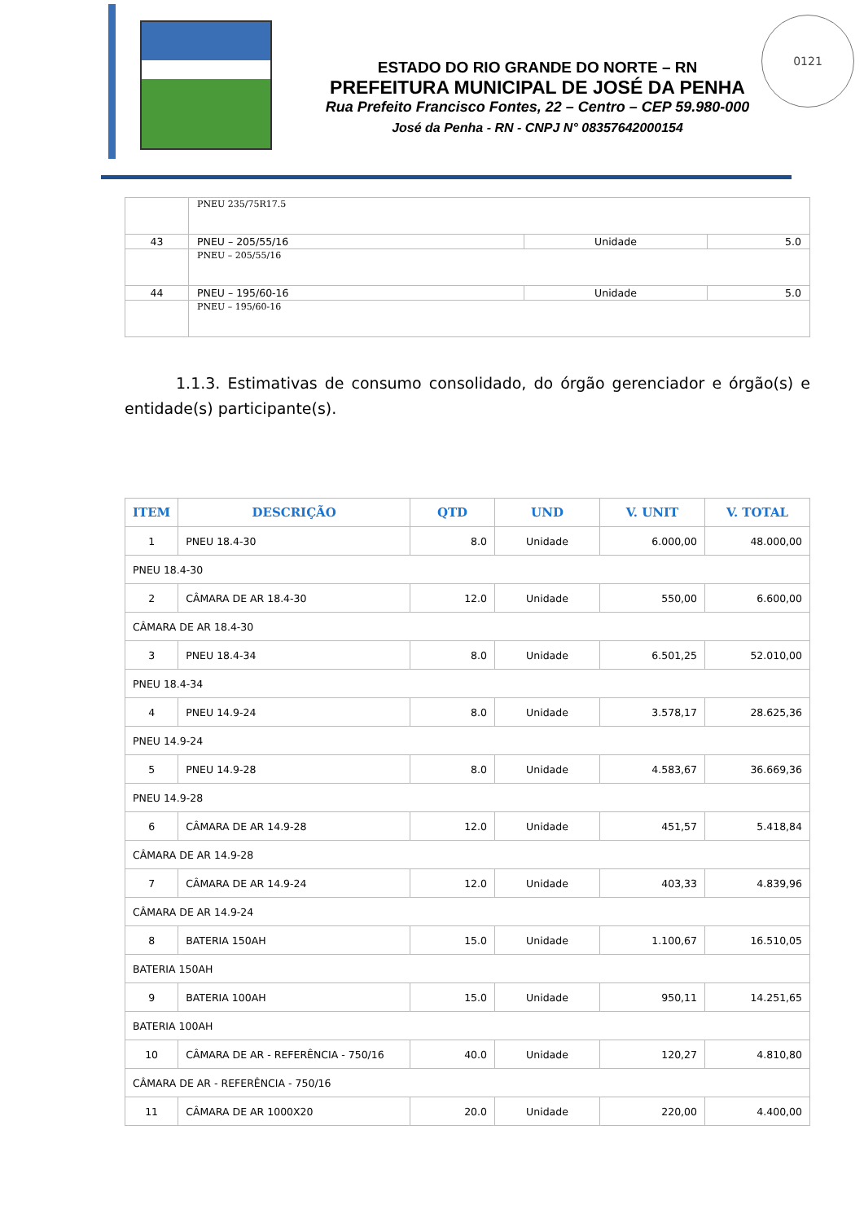ESTADO DO RIO GRANDE DO NORTE – RN
PREFEITURA MUNICIPAL DE JOSÉ DA PENHA
Rua Prefeito Francisco Fontes, 22 – Centro – CEP 59.980-000
José da Penha - RN - CNPJ N° 08357642000154
0121
| | PNEU 235/75R17.5 | | |
| 43 | PNEU – 205/55/16 | Unidade | 5.0 |
| | PNEU – 205/55/16 | | |
| 44 | PNEU – 195/60-16 | Unidade | 5.0 |
| | PNEU – 195/60-16 | | |
1.1.3. Estimativas de consumo consolidado, do órgão gerenciador e órgão(s) e entidade(s) participante(s).
| ITEM | DESCRIÇÃO | QTD | UND | V. UNIT | V. TOTAL |
| --- | --- | --- | --- | --- | --- |
| 1 | PNEU 18.4-30 | 8.0 | Unidade | 6.000,00 | 48.000,00 |
| PNEU 18.4-30 | | | | | |
| 2 | CÂMARA DE AR 18.4-30 | 12.0 | Unidade | 550,00 | 6.600,00 |
| CÂMARA DE AR 18.4-30 | | | | | |
| 3 | PNEU 18.4-34 | 8.0 | Unidade | 6.501,25 | 52.010,00 |
| PNEU 18.4-34 | | | | | |
| 4 | PNEU 14.9-24 | 8.0 | Unidade | 3.578,17 | 28.625,36 |
| PNEU 14.9-24 | | | | | |
| 5 | PNEU 14.9-28 | 8.0 | Unidade | 4.583,67 | 36.669,36 |
| PNEU 14.9-28 | | | | | |
| 6 | CÂMARA DE AR 14.9-28 | 12.0 | Unidade | 451,57 | 5.418,84 |
| CÂMARA DE AR 14.9-28 | | | | | |
| 7 | CÂMARA DE AR 14.9-24 | 12.0 | Unidade | 403,33 | 4.839,96 |
| CÂMARA DE AR 14.9-24 | | | | | |
| 8 | BATERIA 150AH | 15.0 | Unidade | 1.100,67 | 16.510,05 |
| BATERIA 150AH | | | | | |
| 9 | BATERIA 100AH | 15.0 | Unidade | 950,11 | 14.251,65 |
| BATERIA 100AH | | | | | |
| 10 | CÂMARA DE AR - REFERÊNCIA - 750/16 | 40.0 | Unidade | 120,27 | 4.810,80 |
| CÂMARA DE AR - REFERÊNCIA - 750/16 | | | | | |
| 11 | CÂMARA DE AR 1000X20 | 20.0 | Unidade | 220,00 | 4.400,00 |